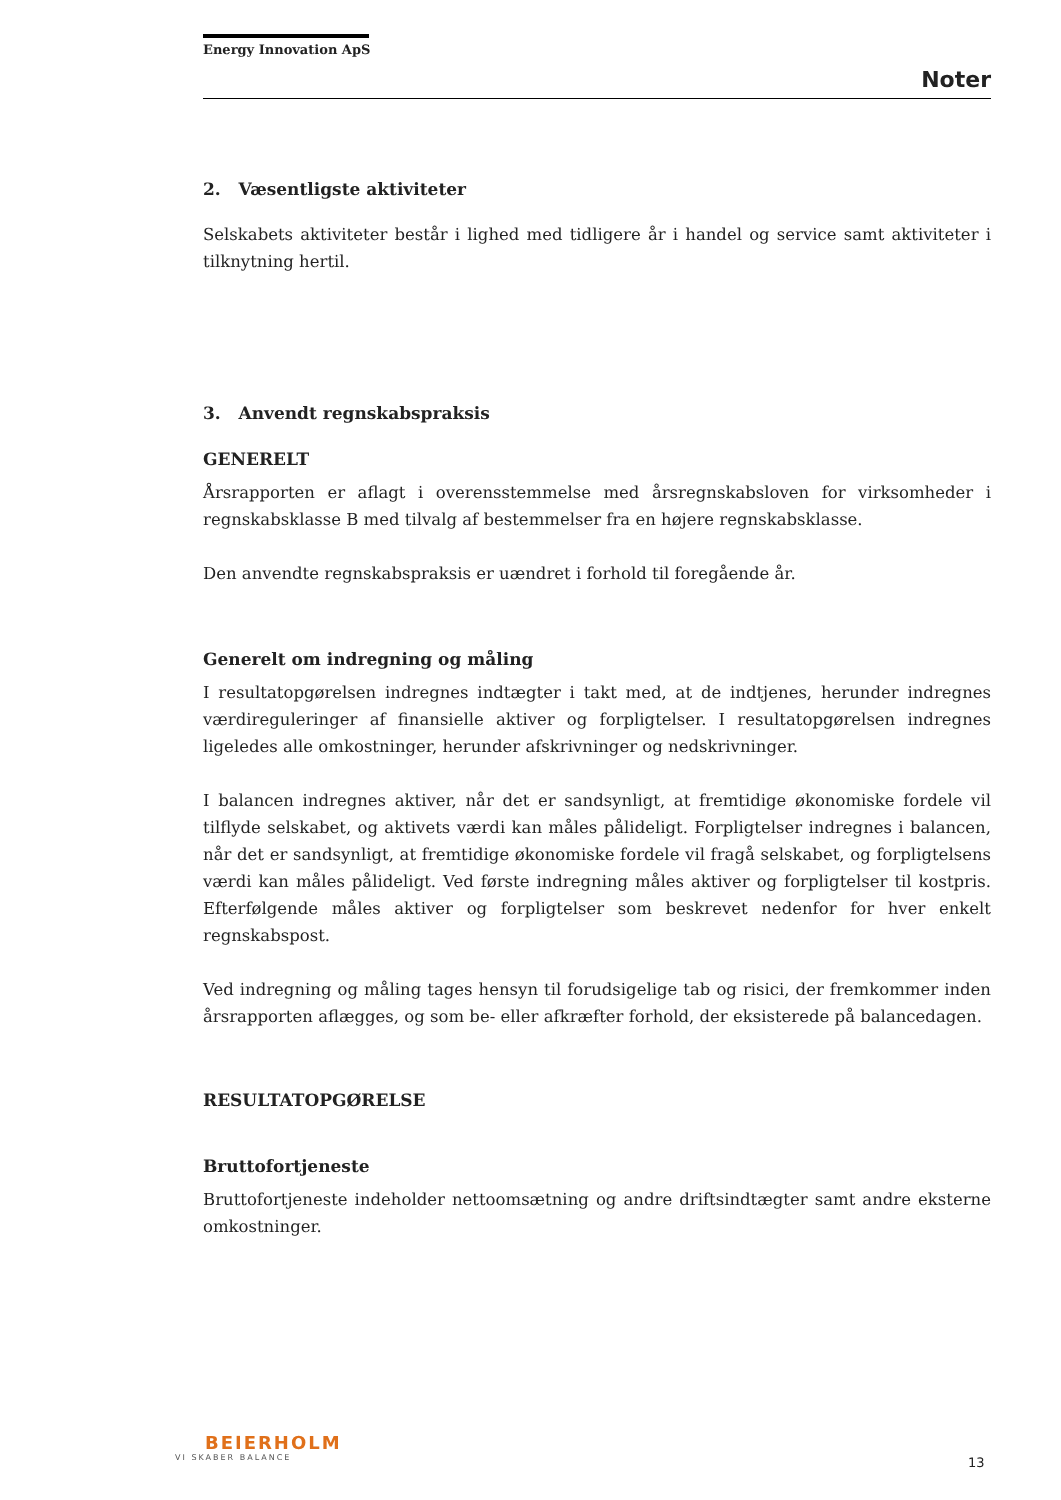Energy Innovation ApS
Noter
2. Væsentligste aktiviteter
Selskabets aktiviteter består i lighed med tidligere år i handel og service samt aktiviteter i tilknytning hertil.
3. Anvendt regnskabspraksis
GENERELT
Årsrapporten er aflagt i overensstemmelse med årsregnskabsloven for virksomheder i regnskabsklasse B med tilvalg af bestemmelser fra en højere regnskabsklasse.
Den anvendte regnskabspraksis er uændret i forhold til foregående år.
Generelt om indregning og måling
I resultatopgørelsen indregnes indtægter i takt med, at de indtjenes, herunder indregnes værdireguleringer af finansielle aktiver og forpligtelser. I resultatopgørelsen indregnes ligeledes alle omkostninger, herunder afskrivninger og nedskrivninger.
I balancen indregnes aktiver, når det er sandsynligt, at fremtidige økonomiske fordele vil tilflyde selskabet, og aktivets værdi kan måles pålideligt. Forpligtelser indregnes i balancen, når det er sandsynligt, at fremtidige økonomiske fordele vil fragå selskabet, og forpligtelsens værdi kan måles pålideligt. Ved første indregning måles aktiver og forpligtelser til kostpris. Efterfølgende måles aktiver og forpligtelser som beskrevet nedenfor for hver enkelt regnskabspost.
Ved indregning og måling tages hensyn til forudsigelige tab og risici, der fremkommer inden årsrapporten aflægges, og som be- eller afkræfter forhold, der eksisterede på balancedagen.
RESULTATOPGØRELSE
Bruttofortjeneste
Bruttofortjeneste indeholder nettoomsætning og andre driftsindtægter samt andre eksterne omkostninger.
BEIERHOLM
VI SKABER BALANCE
13